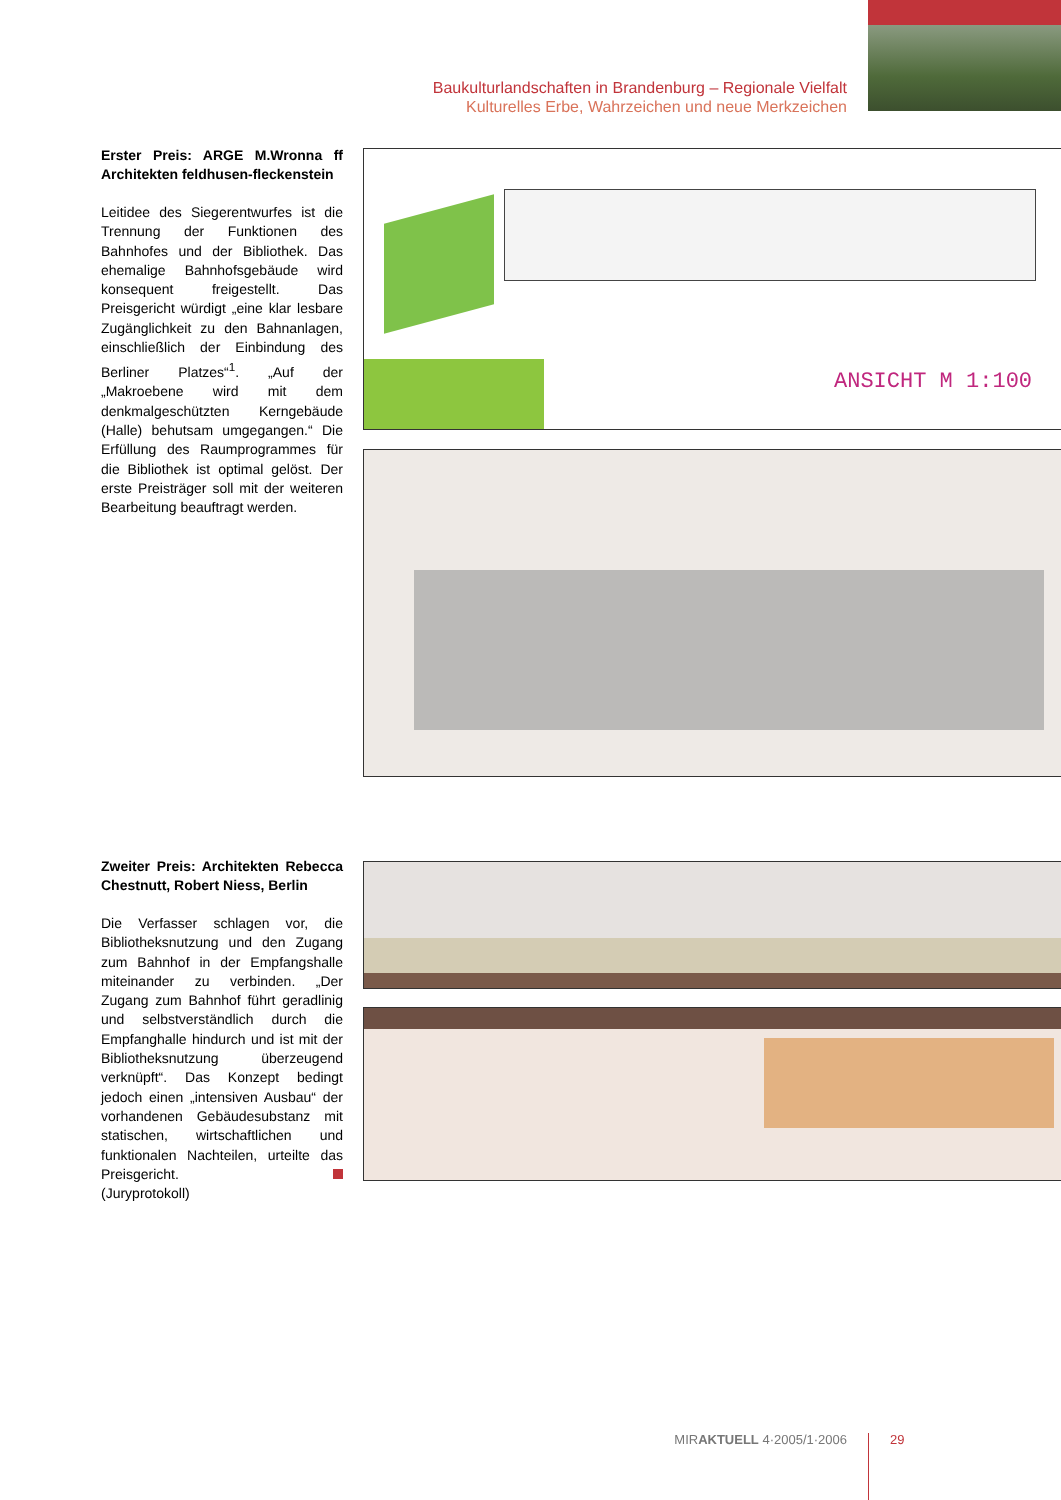Baukulturlandschaften in Brandenburg – Regionale Vielfalt
Kulturelles Erbe, Wahrzeichen und neue Merkzeichen
Erster Preis: ARGE M.Wronna ff Architekten feldhusen-fleckenstein
Leitidee des Siegerentwurfes ist die Trennung der Funktionen des Bahnhofes und der Bibliothek. Das ehemalige Bahnhofsgebäude wird konsequent freigestellt. Das Preisgericht würdigt „eine klar lesbare Zugänglichkeit zu den Bahnanlagen, einschließlich der Einbindung des Berliner Platzes“<sup>1</sup>. „Auf der „Makroebene wird mit dem denkmalgeschützten Kerngebäude (Halle) behutsam umgegangen.“ Die Erfüllung des Raumprogrammes für die Bibliothek ist optimal gelöst. Der erste Preisträger soll mit der weiteren Bearbeitung beauftragt werden.
ANSICHT M 1:100
Zweiter Preis: Architekten Rebecca Chestnutt, Robert Niess, Berlin
Die Verfasser schlagen vor, die Bibliotheksnutzung und den Zugang zum Bahnhof in der Empfangshalle miteinander zu verbinden. „Der Zugang zum Bahnhof führt geradlinig und selbstverständlich durch die Empfanghalle hindurch und ist mit der Bibliotheksnutzung überzeugend verknüpft“. Das Konzept bedingt jedoch einen „intensiven Ausbau“ der vorhandenen Gebäudesubstanz mit statischen, wirtschaftlichen und funktionalen Nachteilen, urteilte das Preisgericht.
(Juryprotokoll)
MIRAKTUELL 4·2005/1·2006 29